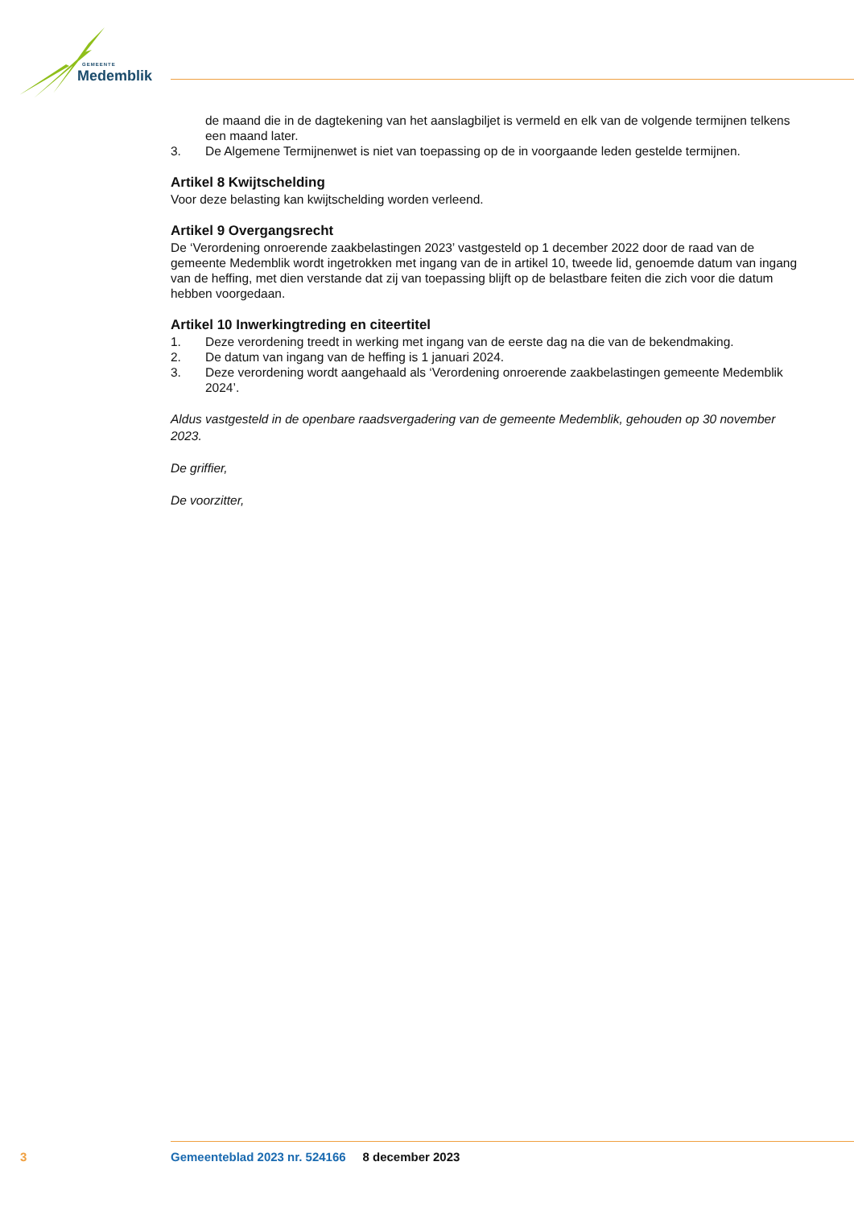GEMEENTE
Medemblik
de maand die in de dagtekening van het aanslagbiljet is vermeld en elk van de volgende termijnen telkens een maand later.
3. De Algemene Termijnenwet is niet van toepassing op de in voorgaande leden gestelde termijnen.
Artikel 8 Kwijtschelding
Voor deze belasting kan kwijtschelding worden verleend.
Artikel 9 Overgangsrecht
De ‘Verordening onroerende zaakbelastingen 2023’ vastgesteld op 1 december 2022 door de raad van de gemeente Medemblik wordt ingetrokken met ingang van de in artikel 10, tweede lid, genoemde datum van ingang van de heffing, met dien verstande dat zij van toepassing blijft op de belastbare feiten die zich voor die datum hebben voorgedaan.
Artikel 10 Inwerkingtreding en citeertitel
1. Deze verordening treedt in werking met ingang van de eerste dag na die van de bekendmaking.
2. De datum van ingang van de heffing is 1 januari 2024.
3. Deze verordening wordt aangehaald als ‘Verordening onroerende zaakbelastingen gemeente Medemblik 2024’.
Aldus vastgesteld in de openbare raadsvergadering van de gemeente Medemblik, gehouden op 30 november 2023.
De griffier,
De voorzitter,
3 Gemeenteblad 2023 nr. 524166 8 december 2023